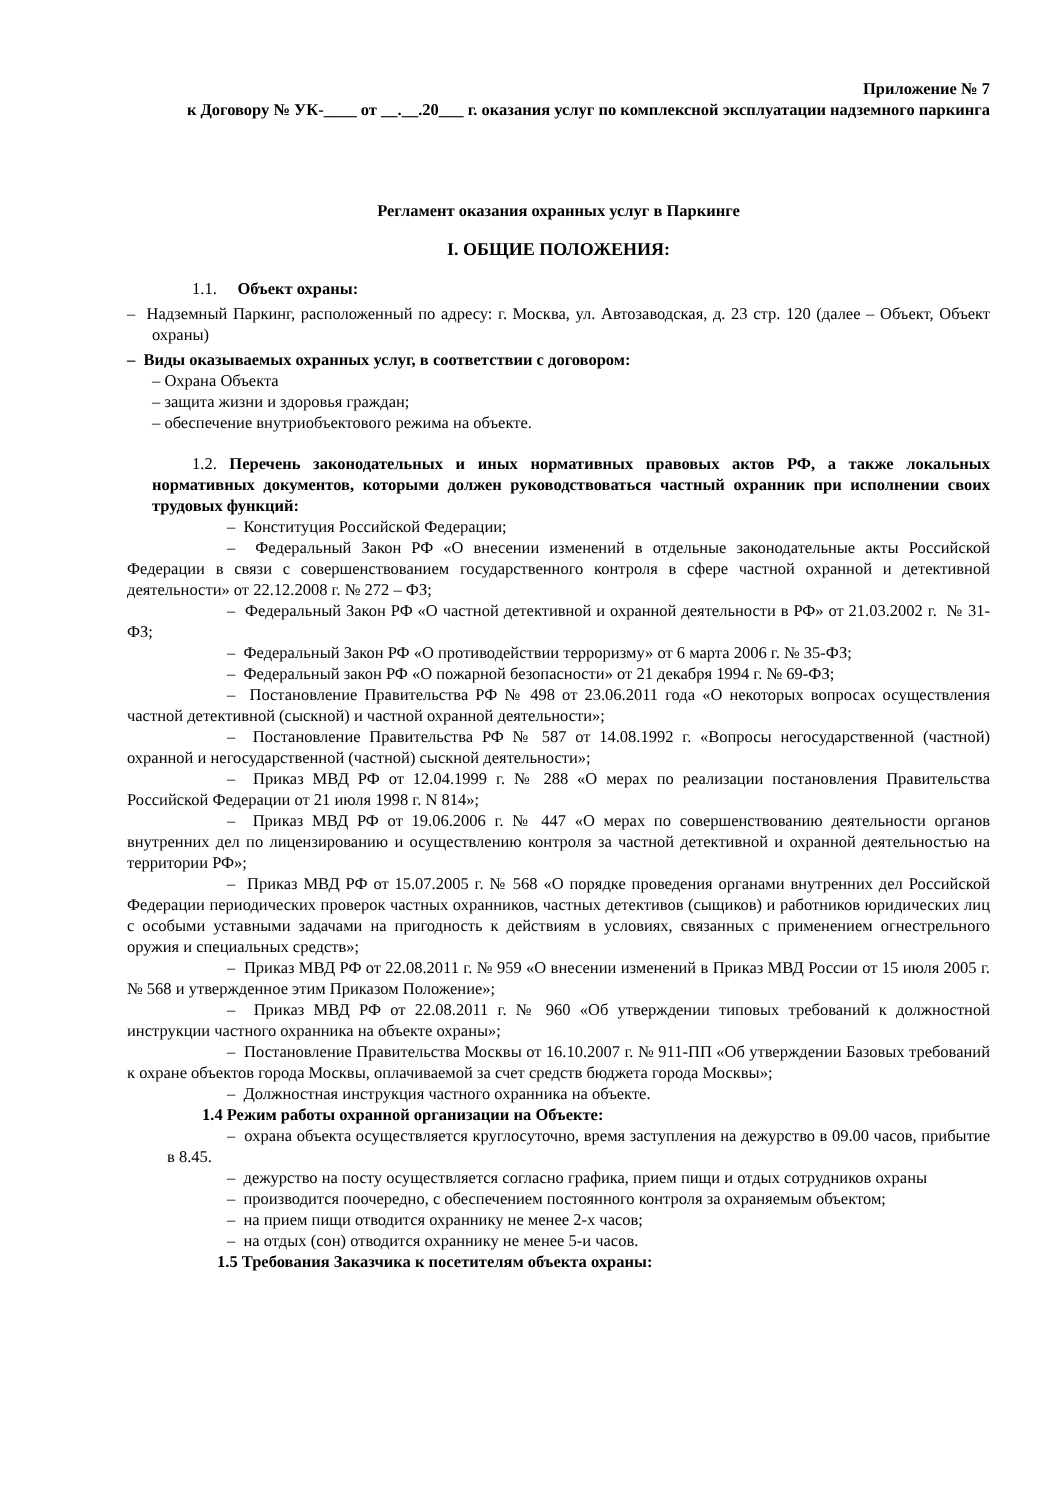Приложение № 7
к Договору № УК-____ от __.__.20___ г. оказания услуг по комплексной эксплуатации надземного паркинга
Регламент оказания охранных услуг в Паркинге
I. ОБЩИЕ ПОЛОЖЕНИЯ:
1.1. Объект охраны:
– Надземный Паркинг, расположенный по адресу: г. Москва, ул. Автозаводская, д. 23 стр. 120 (далее – Объект, Объект охраны)
– Виды оказываемых охранных услуг, в соответствии с договором:
– Охрана Объекта
– защита жизни и здоровья граждан;
– обеспечение внутриобъектового режима на объекте.
1.2. Перечень законодательных и иных нормативных правовых актов РФ, а также локальных нормативных документов, которыми должен руководствоваться частный охранник при исполнении своих трудовых функций:
– Конституция Российской Федерации;
– Федеральный Закон РФ «О внесении изменений в отдельные законодательные акты Российской Федерации в связи с совершенствованием государственного контроля в сфере частной охранной и детективной деятельности» от 22.12.2008 г. № 272 – ФЗ;
– Федеральный Закон РФ «О частной детективной и охранной деятельности в РФ» от 21.03.2002 г. № 31-ФЗ;
– Федеральный Закон РФ «О противодействии терроризму» от 6 марта 2006 г. № 35-ФЗ;
– Федеральный закон РФ «О пожарной безопасности» от 21 декабря 1994 г. № 69-ФЗ;
– Постановление Правительства РФ № 498 от 23.06.2011 года «О некоторых вопросах осуществления частной детективной (сыскной) и частной охранной деятельности»;
– Постановление Правительства РФ № 587 от 14.08.1992 г. «Вопросы негосударственной (частной) охранной и негосударственной (частной) сыскной деятельности»;
– Приказ МВД РФ от 12.04.1999 г. № 288 «О мерах по реализации постановления Правительства Российской Федерации от 21 июля 1998 г. N 814»;
– Приказ МВД РФ от 19.06.2006 г. № 447 «О мерах по совершенствованию деятельности органов внутренних дел по лицензированию и осуществлению контроля за частной детективной и охранной деятельностью на территории РФ»;
– Приказ МВД РФ от 15.07.2005 г. № 568 «О порядке проведения органами внутренних дел Российской Федерации периодических проверок частных охранников, частных детективов (сыщиков) и работников юридических лиц с особыми уставными задачами на пригодность к действиям в условиях, связанных с применением огнестрельного оружия и специальных средств»;
– Приказ МВД РФ от 22.08.2011 г. № 959 «О внесении изменений в Приказ МВД России от 15 июля 2005 г. № 568 и утвержденное этим Приказом Положение»;
– Приказ МВД РФ от 22.08.2011 г. № 960 «Об утверждении типовых требований к должностной инструкции частного охранника на объекте охраны»;
– Постановление Правительства Москвы от 16.10.2007 г. № 911-ПП «Об утверждении Базовых требований к охране объектов города Москвы, оплачиваемой за счет средств бюджета города Москвы»;
– Должностная инструкция частного охранника на объекте.
1.4 Режим работы охранной организации на Объекте:
– охрана объекта осуществляется круглосуточно, время заступления на дежурство в 09.00 часов, прибытие в 8.45.
– дежурство на посту осуществляется согласно графика, прием пищи и отдых сотрудников охраны
– производится поочередно, с обеспечением постоянного контроля за охраняемым объектом;
– на прием пищи отводится охраннику не менее 2-х часов;
– на отдых (сон) отводится охраннику не менее 5-и часов.
1.5 Требования Заказчика к посетителям объекта охраны: